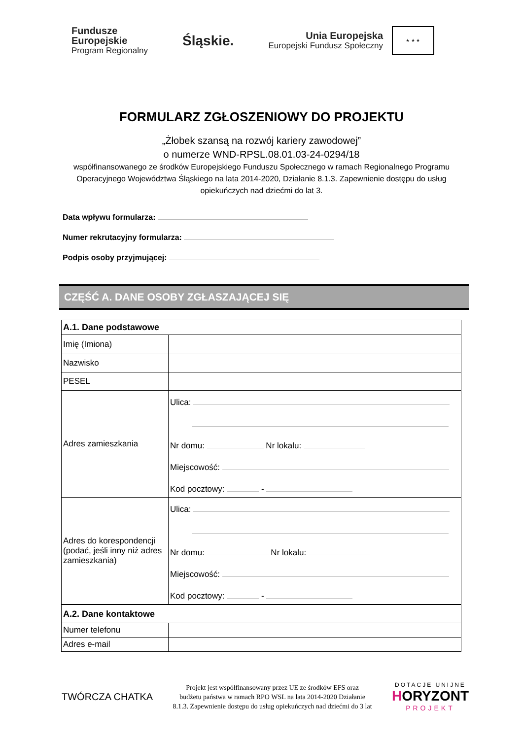Fundusze
Europejskie
Program Regionalny
Śląskie.
Unia Europejska
Europejski Fundusz Społeczny
★ ★ ★
FORMULARZ ZGŁOSZENIOWY DO PROJEKTU
„Żłobek szansą na rozwój kariery zawodowej”
o numerze WND-RPSL.08.01.03-24-0294/18
współfinansowanego ze środków Europejskiego Funduszu Społecznego w ramach Regionalnego Programu Operacyjnego Województwa Śląskiego na lata 2014-2020, Działanie 8.1.3. Zapewnienie dostępu do usług opiekuńczych nad dziećmi do lat 3.
Data wpływu formularza:
Numer rekrutacyjny formularza:
Podpis osoby przyjmującej:
CZĘŚĆ A. DANE OSOBY ZGŁASZAJĄCEJ SIĘ
| A.1. Dane podstawowe | |
| Imię (Imiona) | |
| Nazwisko | |
| PESEL | |
| Adres zamieszkania | Ulica: Nr domu: Nr lokalu: Miejscowość: Kod pocztowy: - |
| Adres do korespondencji (podać, jeśli inny niż adres zamieszkania) | Ulica: Nr domu: Nr lokalu: Miejscowość: Kod pocztowy: - |
| A.2. Dane kontaktowe | |
| Numer telefonu | |
| Adres e-mail | |
TWÓRCZA CHATKA
Projekt jest współfinansowany przez UE ze środków EFS oraz
budżetu państwa w ramach RPO WSL na lata 2014-2020 Działanie
8.1.3. Zapewnienie dostępu do usług opiekuńczych nad dziećmi do 3 lat
DOTACJE UNIJNE
HORYZONT
PROJEKT